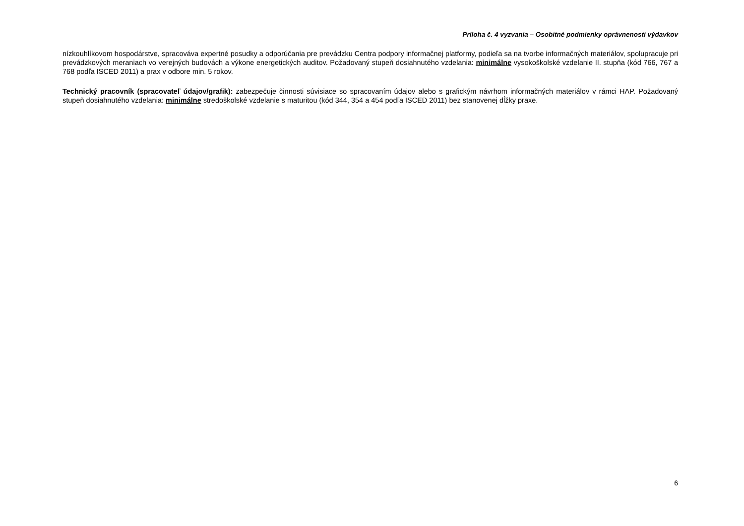Príloha č. 4 vyzvania – Osobitné podmienky oprávnenosti výdavkov
nízkouhlíkovom hospodárstve, spracováva expertné posudky a odporúčania pre prevádzku Centra podpory informačnej platformy, podieľa sa na tvorbe informačných materiálov, spolupracuje pri prevádzkových meraniach vo verejných budovách a výkone energetických auditov. Požadovaný stupeň dosiahnutého vzdelania: minimálne vysokoškolské vzdelanie II. stupňa (kód 766, 767 a 768 podľa ISCED 2011) a prax v odbore min. 5 rokov.
Technický pracovník (spracovateľ údajov/grafik): zabezpečuje činnosti súvisiace so spracovaním údajov alebo s grafickým návrhom informačných materiálov v rámci HAP. Požadovaný stupeň dosiahnutého vzdelania: minimálne stredoškolské vzdelanie s maturitou (kód 344, 354 a 454 podľa ISCED 2011) bez stanovenej dĺžky praxe.
6